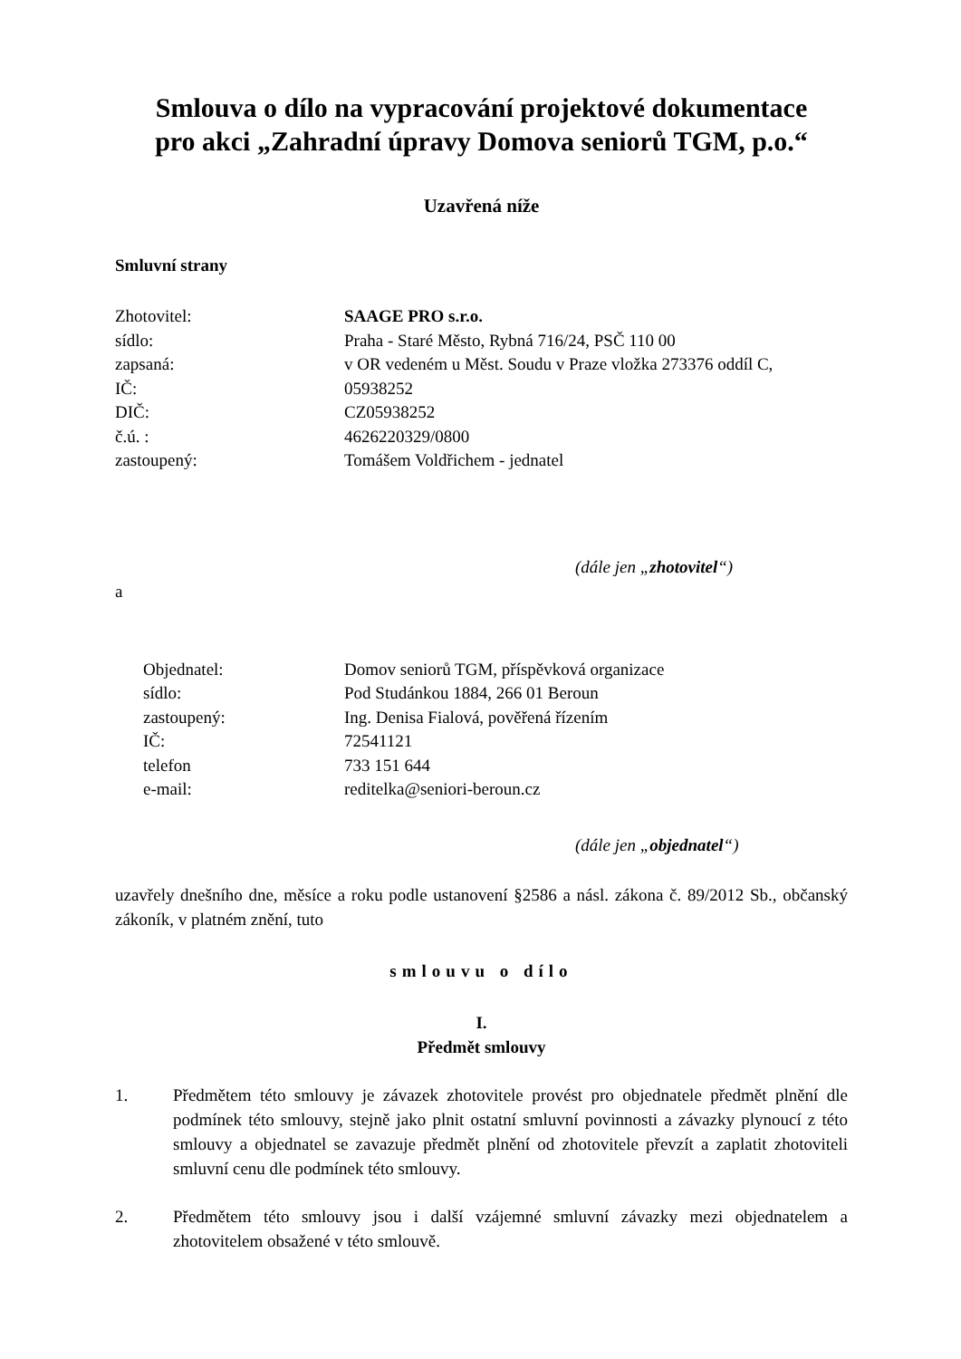Smlouva o dílo na vypracování projektové dokumentace
pro akci „Zahradní úpravy Domova seniorů TGM, p.o.“
Uzavřená níže
Smluvní strany
| Zhotovitel: | SAAGE PRO s.r.o. |
| sídlo: | Praha - Staré Město, Rybná 716/24, PSČ 110 00 |
| zapsaná: | v OR vedeném u Měst. Soudu v Praze vložka 273376 oddíl C, |
| IČ: | 05938252 |
| DIČ: | CZ05938252 |
| č.ú. : | 4626220329/0800 |
| zastoupený: | Tomášem Voldřichem - jednatel |
(dále jen „zhotovitel“)
a
| Objednatel: | Domov seniorů TGM, příspěvková organizace |
| sídlo: | Pod Studánkou 1884, 266 01 Beroun |
| zastoupený: | Ing. Denisa Fialová, pověřená řízením |
| IČ: | 72541121 |
| telefon | 733 151 644 |
| e-mail: | reditelka@seniori-beroun.cz |
(dále jen „objednatel“)
uzavřely dnešního dne, měsíce a roku podle ustanovení §2586 a násl. zákona č. 89/2012 Sb., občanský zákoník, v platném znění, tuto
smlouvu o dílo
I.
Předmět smlouvy
1. Předmětem této smlouvy je závazek zhotovitele provést pro objednatele předmět plnění dle podmínek této smlouvy, stejně jako plnit ostatní smluvní povinnosti a závazky plynoucí z této smlouvy a objednatel se zavazuje předmět plnění od zhotovitele převzít a zaplatit zhotoviteli smluvní cenu dle podmínek této smlouvy.
2. Předmětem této smlouvy jsou i další vzájemné smluvní závazky mezi objednatelem a zhotovitelem obsažené v této smlouvě.